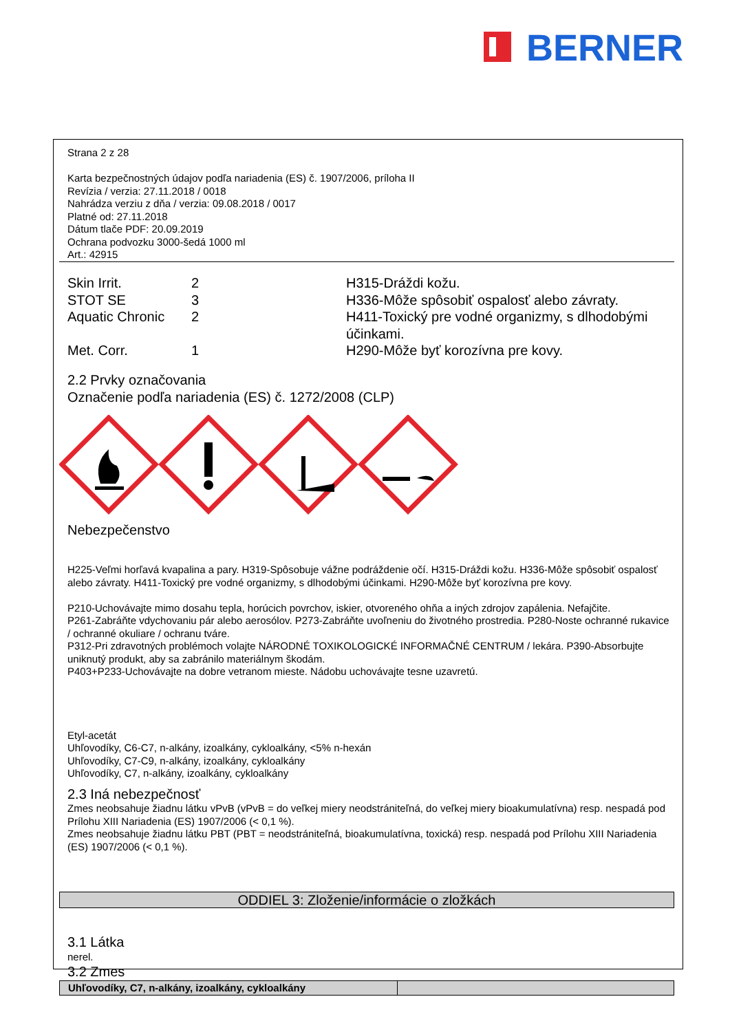BERNER
Strana 2 z 28
Karta bezpečnostných údajov podľa nariadenia (ES) č. 1907/2006, príloha II
Revízia / verzia: 27.11.2018 / 0018
Nahrádza verziu z dňa / verzia: 09.08.2018 / 0017
Platné od: 27.11.2018
Dátum tlače PDF: 20.09.2019
Ochrana podvozku 3000-šedá 1000 ml
Art.: 42915
| Skin Irrit. | 2 | H315-Dráždi kožu. |
| STOT SE | 3 | H336-Môže spôsobiť ospalosť alebo závraty. |
| Aquatic Chronic | 2 | H411-Toxický pre vodné organizmy, s dlhodobými účinkami. |
| Met. Corr. | 1 | H290-Môže byť korozívna pre kovy. |
2.2 Prvky označovania
Označenie podľa nariadenia (ES) č. 1272/2008 (CLP)
Nebezpečenstvo
H225-Veľmi horľavá kvapalina a pary. H319-Spôsobuje vážne podráždenie očí. H315-Dráždi kožu. H336-Môže spôsobiť ospalosť alebo závraty. H411-Toxický pre vodné organizmy, s dlhodobými účinkami. H290-Môže byť korozívna pre kovy.
P210-Uchovávajte mimo dosahu tepla, horúcich povrchov, iskier, otvoreného ohňa a iných zdrojov zapálenia. Nefajčite.
P261-Zabráňte vdychovaniu pár alebo aerosólov. P273-Zabráňte uvoľneniu do životného prostredia. P280-Noste ochranné rukavice / ochranné okuliare / ochranu tváre.
P312-Pri zdravotných problémoch volajte NÁRODNÉ TOXIKOLOGICKÉ INFORMAČNÉ CENTRUM / lekára. P390-Absorbujte uniknutý produkt, aby sa zabránilo materiálnym škodám.
P403+P233-Uchovávajte na dobre vetranom mieste. Nádobu uchovávajte tesne uzavretú.
Etyl-acetát
Uhľovodíky, C6-C7, n-alkány, izoalkány, cykloalkány, <5% n-hexán
Uhľovodíky, C7-C9, n-alkány, izoalkány, cykloalkány
Uhľovodíky, C7, n-alkány, izoalkány, cykloalkány
2.3 Iná nebezpečnosť
Zmes neobsahuje žiadnu látku vPvB (vPvB = do veľkej miery neodstrániteľná, do veľkej miery bioakumulatívna) resp. nespadá pod Prílohu XIII Nariadenia (ES) 1907/2006 (< 0,1 %).
Zmes neobsahuje žiadnu látku PBT (PBT = neodstrániteľná, bioakumulatívna, toxická) resp. nespadá pod Prílohu XIII Nariadenia (ES) 1907/2006 (< 0,1 %).
ODDIEL 3: Zloženie/informácie o zložkách
3.1 Látka
nerel.
3.2 Zmes
| Uhľovodíky, C7, n-alkány, izoalkány, cykloalkány | |